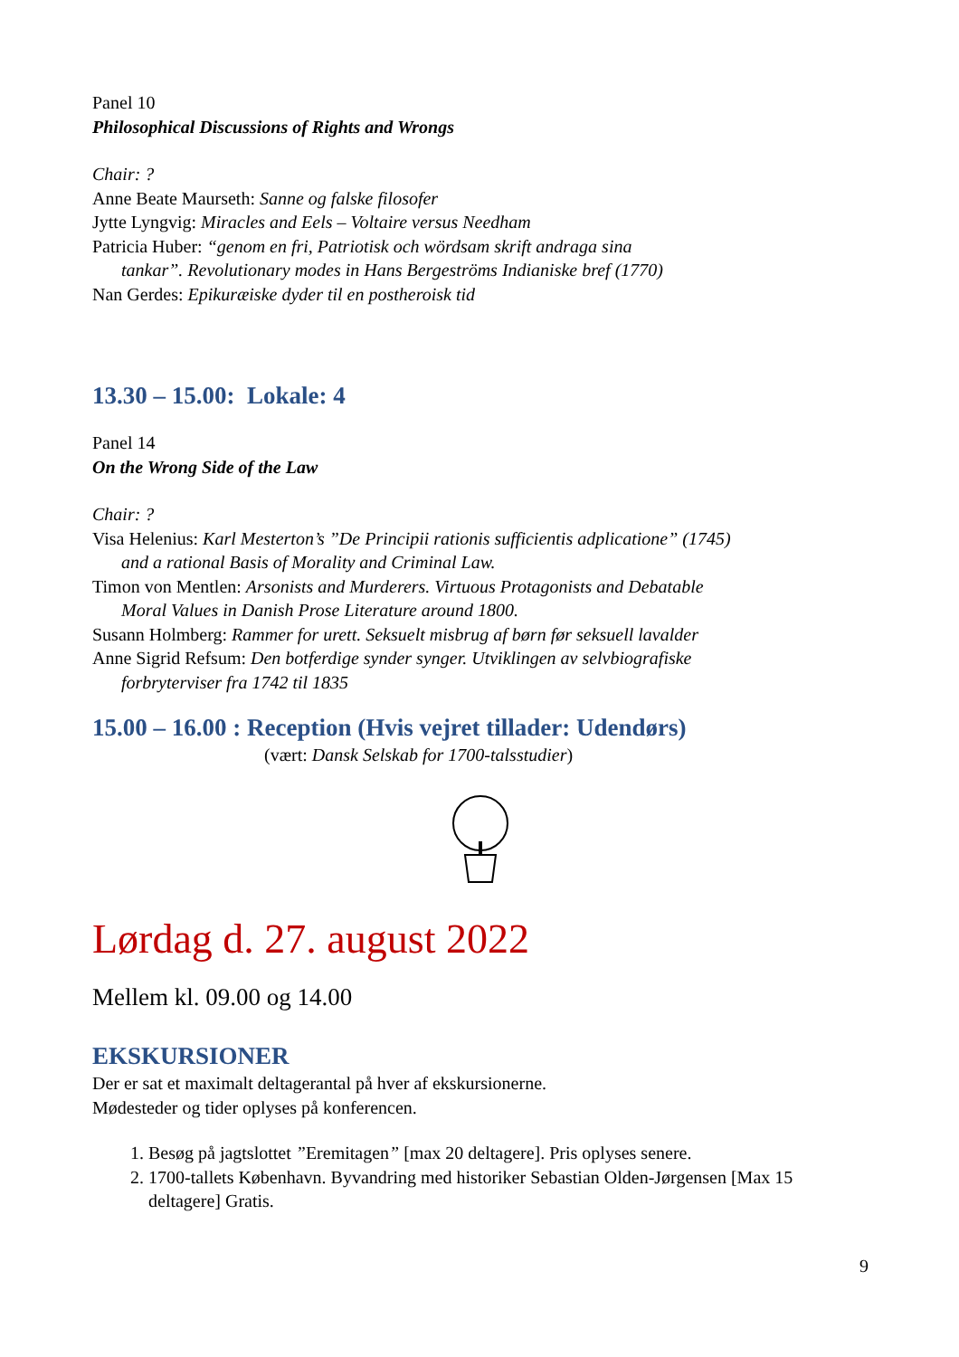Panel 10
Philosophical Discussions of Rights and Wrongs
Chair: ?
Anne Beate Maurseth: Sanne og falske filosofer
Jytte Lyngvig: Miracles and Eels – Voltaire versus Needham
Patricia Huber: “genom en fri, Patriotisk och wördsam skrift andraga sina
tankar”. Revolutionary modes in Hans Bergeströms Indianiske bref (1770)
Nan Gerdes: Epikuræiske dyder til en postheroisk tid
13.30 – 15.00: Lokale: 4
Panel 14
On the Wrong Side of the Law
Chair: ?
Visa Helenius: Karl Mesterton’s ”De Principii rationis sufficientis adplicatione” (1745)
and a rational Basis of Morality and Criminal Law.
Timon von Mentlen: Arsonists and Murderers. Virtuous Protagonists and Debatable
Moral Values in Danish Prose Literature around 1800.
Susann Holmberg: Rammer for urett. Seksuelt misbrug af børn før seksuell lavalder
Anne Sigrid Refsum: Den botferdige synder synger. Utviklingen av selvbiografiske
forbryterviser fra 1742 til 1835
15.00 – 16.00 : Reception (Hvis vejret tillader: Udendørs)
(vært: Dansk Selskab for 1700-talsstudier)
Lørdag d. 27. august 2022
Mellem kl. 09.00 og 14.00
EKSKURSIONER
Der er sat et maximalt deltagerantal på hver af ekskursionerne.
Mødesteder og tider oplyses på konferencen.
1. Besøg på jagtslottet ”Eremitagen” [max 20 deltagere]. Pris oplyses senere.
2. 1700-tallets København. Byvandring med historiker Sebastian Olden-Jørgensen [Max 15 deltagere] Gratis.
9